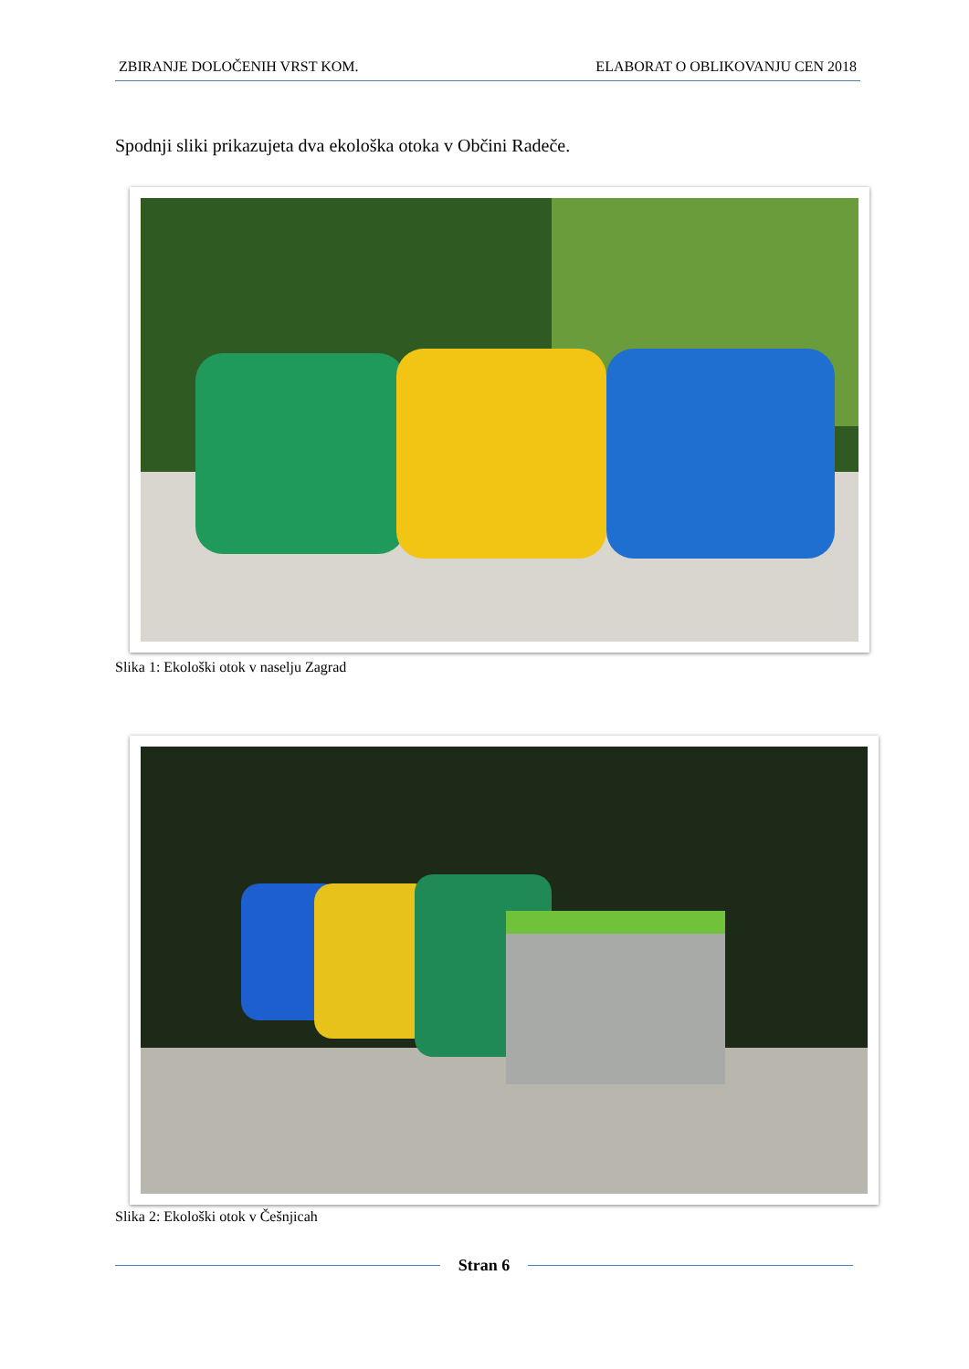ZBIRANJE DOLOČENIH VRST KOM. ELABORAT O OBLIKOVANJU CEN 2018
Spodnji sliki prikazujeta dva ekološka otoka v Občini Radeče.
Slika 1: Ekološki otok v naselju Zagrad
Slika 2: Ekološki otok v Češnjicah
Stran 6